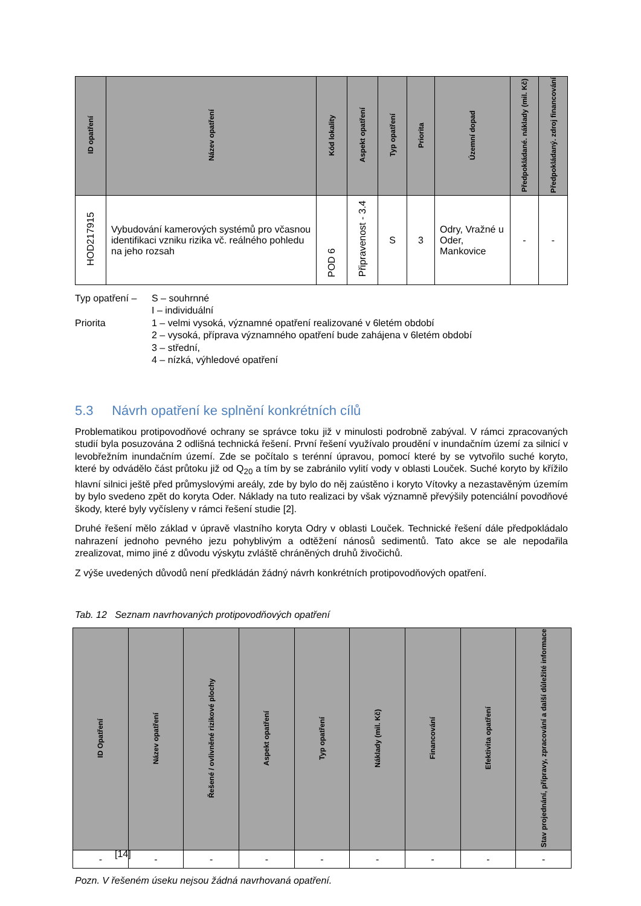| ID opatření | Název opatření | Kód lokality | Aspekt opatření | Typ opatření | Priorita | Územní dopad | Předpokládané. náklady (mil. Kč) | Předpokládaný. zdroj financování |
| --- | --- | --- | --- | --- | --- | --- | --- | --- |
| HOD217915 | Vybudování kamerových systémů pro včasnou identifikaci vzniku rizika vč. reálného pohledu na jeho rozsah | POD 6 | Připravenost - 3.4 | S | 3 | Odry, Vražné u Oder, Mankovice | - | - |
Typ opatření –
S – souhrnné
I – individuální
Priorita
1 – velmi vysoká, významné opatření realizované v 6letém období
2 – vysoká, příprava významného opatření bude zahájena v 6letém období
3 – střední,
4 – nízká, výhledové opatření
5.3 Návrh opatření ke splnění konkrétních cílů
Problematikou protipovodňové ochrany se správce toku již v minulosti podrobně zabýval. V rámci zpracovaných studií byla posuzována 2 odlišná technická řešení. První řešení využívalo proudění v inundačním území za silnicí v levobřežním inundačním území. Zde se počítalo s terénní úpravou, pomocí které by se vytvořilo suché koryto, které by odvádělo část průtoku již od Q<sub>20</sub> a tím by se zabránilo vylití vody v oblasti Louček. Suché koryto by křížilo hlavní silnici ještě před průmyslovými areály, zde by bylo do něj zaústěno i koryto Vítovky a nezastavěným územím by bylo svedeno zpět do koryta Oder. Náklady na tuto realizaci by však významně převýšily potenciální povodňové škody, které byly vyčísleny v rámci řešení studie [2].
Druhé řešení mělo základ v úpravě vlastního koryta Odry v oblasti Louček. Technické řešení dále předpokládalo nahrazení jednoho pevného jezu pohyblivým a odtěžení nánosů sedimentů. Tato akce se ale nepodařila zrealizovat, mimo jiné z důvodu výskytu zvláště chráněných druhů živočichů.
Z výše uvedených důvodů není předkládán žádný návrh konkrétních protipovodňových opatření.
Tab. 12 Seznam navrhovaných protipovodňových opatření
| ID Opatření | Název opatření | Řešené / ovlivněné rizikové plochy | Aspekt opatření | Typ opatření | Náklady (mil. Kč) | Financování | Efektivita opatření | Stav projednání, přípravy, zpracování a další důležité informace |
| --- | --- | --- | --- | --- | --- | --- | --- | --- |
| - | - | - | - | - | - | - | - | - |
Pozn. V řešeném úseku nejsou žádná navrhovaná opatření.
[14]